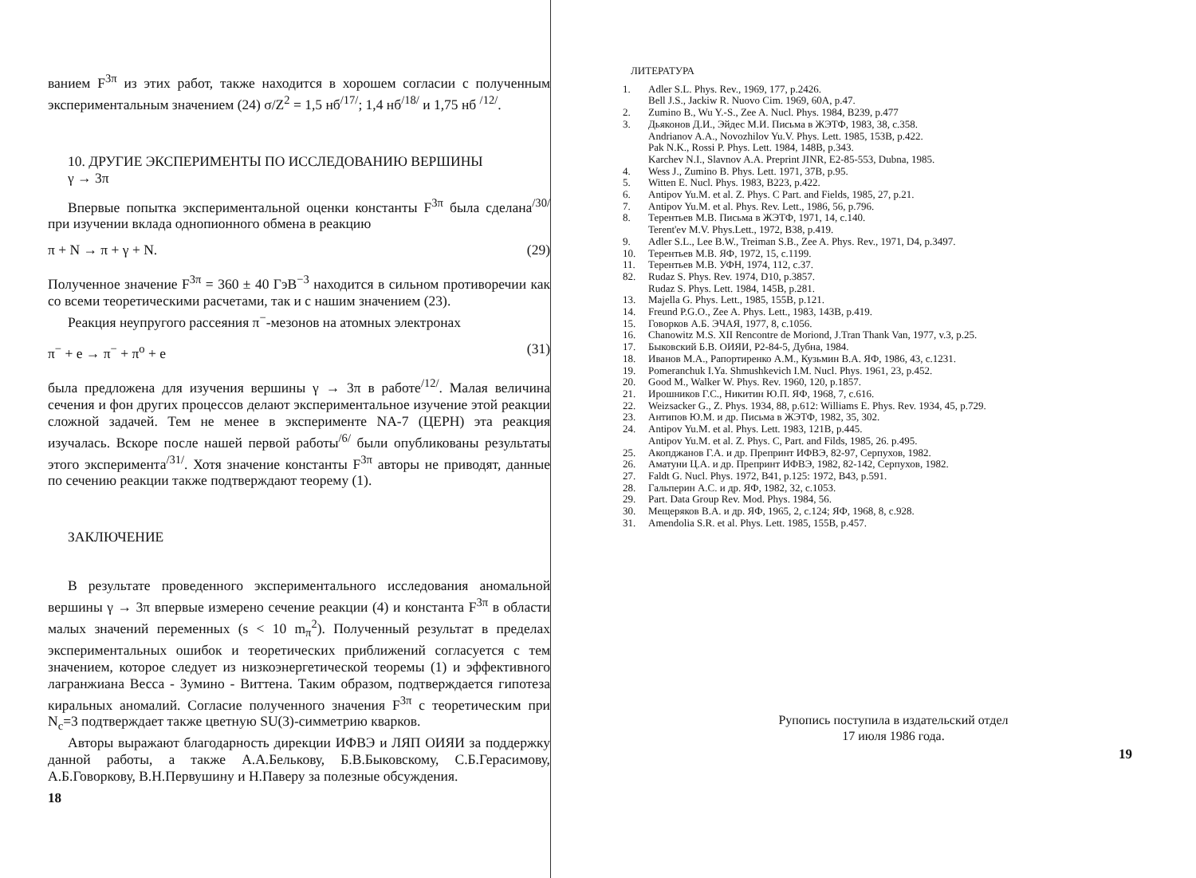ванием F<sup>3π</sup> из этих работ, также находится в хорошем согласии с полученным экспериментальным значением (24) σ/Z<sup>2</sup> = 1,5 нб<sup>/17/</sup>; 1,4 нб<sup>/18/</sup> и 1,75 нб <sup>/12/</sup>.
10. ДРУГИЕ ЭКСПЕРИМЕНТЫ ПО ИССЛЕДОВАНИЮ ВЕРШИНЫ
γ → 3π
Впервые попытка экспериментальной оценки константы F<sup>3π</sup> была сделана<sup>/30/</sup> при изучении вклада однопионного обмена в реакцию
π + N → π + γ + N. (29)
Полученное значение F<sup>3π</sup> = 360 ± 40 ГэВ<sup>−3</sup> находится в сильном противоречии как со всеми теоретическими расчетами, так и с нашим значением (23).
Реакция неупругого рассеяния π<sup>−</sup>-мезонов на атомных электронах
π<sup>−</sup> + e → π<sup>−</sup> + π<sup>o</sup> + e (31)
была предложена для изучения вершины γ → 3π в работе<sup>/12/</sup>. Малая величина сечения и фон других процессов делают экспериментальное изучение этой реакции сложной задачей. Тем не менее в эксперименте NA-7 (ЦЕРН) эта реакция изучалась. Вскоре после нашей первой работы<sup>/6/</sup> были опубликованы результаты этого эксперимента<sup>/31/</sup>. Хотя значение константы F<sup>3π</sup> авторы не приводят, данные по сечению реакции также подтверждают теорему (1).
ЗАКЛЮЧЕНИЕ
В результате проведенного экспериментального исследования аномальной вершины γ → 3π впервые измерено сечение реакции (4) и константа F<sup>3π</sup> в области малых значений переменных (s < 10 m<sub>π</sub><sup>2</sup>). Полученный результат в пределах экспериментальных ошибок и теоретических приближений согласуется с тем значением, которое следует из низкоэнергетической теоремы (1) и эффективного лагранжиана Весса - Зумино - Виттена. Таким образом, подтверждается гипотеза киральных аномалий. Согласие полученного значения F<sup>3π</sup> с теоретическим при N<sub>c</sub>=3 подтверждает также цветную SU(3)-симметрию кварков.
Авторы выражают благодарность дирекции ИФВЭ и ЛЯП ОИЯИ за поддержку данной работы, а также А.А.Белькову, Б.В.Быковскому, С.Б.Герасимову, А.Б.Говоркову, В.Н.Первушину и Н.Паверу за полезные обсуждения.
18
ЛИТЕРАТУРА
1. Adler S.L. Phys. Rev., 1969, 177, p.2426.
Bell J.S., Jackiw R. Nuovo Cim. 1969, 60A, p.47.
2. Zumino B., Wu Y.-S., Zee A. Nucl. Phys. 1984, B239, p.477
3. Дьяконов Д.И., Эйдес М.И. Письма в ЖЭТФ, 1983, 38, c.358.
Andrianov A.A., Novozhilov Yu.V. Phys. Lett. 1985, 153B, p.422.
Pak N.K., Rossi P. Phys. Lett. 1984, 148B, p.343.
Karchev N.I., Slavnov A.A. Preprint JINR, E2-85-553, Dubna, 1985.
4. Wess J., Zumino B. Phys. Lett. 1971, 37B, p.95.
5. Witten E. Nucl. Phys. 1983, B223, p.422.
6. Antipov Yu.M. et al. Z. Phys. C Part. and Fields, 1985, 27, p.21.
7. Antipov Yu.M. et al. Phys. Rev. Lett., 1986, 56, p.796.
8. Терентьев М.В. Письма в ЖЭТФ, 1971, 14, c.140.
Terent'ev M.V. Phys.Lett., 1972, B38, p.419.
9. Adler S.L., Lee B.W., Treiman S.B., Zee A. Phys. Rev., 1971, D4, p.3497.
10. Терентьев М.В. ЯФ, 1972, 15, c.1199.
11. Терентьев М.В. УФН, 1974, 112, c.37.
82. Rudaz S. Phys. Rev. 1974, D10, p.3857.
Rudaz S. Phys. Lett. 1984, 145B, p.281.
13. Majella G. Phys. Lett., 1985, 155B, p.121.
14. Freund P.G.O., Zee A. Phys. Lett., 1983, 143B, p.419.
15. Говорков А.Б. ЭЧАЯ, 1977, 8, c.1056.
16. Chanowitz M.S. XII Rencontre de Moriond, J.Tran Thank Van, 1977, v.3, p.25.
17. Быковский Б.В. ОИЯИ, Р2-84-5, Дубна, 1984.
18. Иванов М.А., Рапортиренко А.М., Кузьмин В.А. ЯФ, 1986, 43, c.1231.
19. Pomeranchuk I.Ya. Shmushkevich I.M. Nucl. Phys. 1961, 23, p.452.
20. Good M., Walker W. Phys. Rev. 1960, 120, p.1857.
21. Ирошников Г.С., Никитин Ю.П. ЯФ, 1968, 7, c.616.
22. Weizsacker G., Z. Phys. 1934, 88, p.612: Williams E. Phys. Rev. 1934, 45, p.729.
23. Антипов Ю.М. и др. Письма в ЖЭТФ, 1982, 35, 302.
24. Antipov Yu.M. et al. Phys. Lett. 1983, 121B, p.445.
Antipov Yu.M. et al. Z. Phys. C, Part. and Filds, 1985, 26. p.495.
25. Акопджанов Г.А. и др. Препринт ИФВЭ, 82-97, Серпухов, 1982.
26. Аматуни Ц.А. и др. Препринт ИФВЭ, 1982, 82-142, Серпухов, 1982.
27. Faldt G. Nucl. Phys. 1972, B41, p.125: 1972, B43, p.591.
28. Гальперин А.С. и др. ЯФ, 1982, 32, c.1053.
29. Part. Data Group Rev. Mod. Phys. 1984, 56.
30. Мещеряков В.А. и др. ЯФ, 1965, 2, c.124; ЯФ, 1968, 8, c.928.
31. Amendolia S.R. et al. Phys. Lett. 1985, 155B, p.457.
Рупопись поступила в издательский отдел
17 июля 1986 года.
19